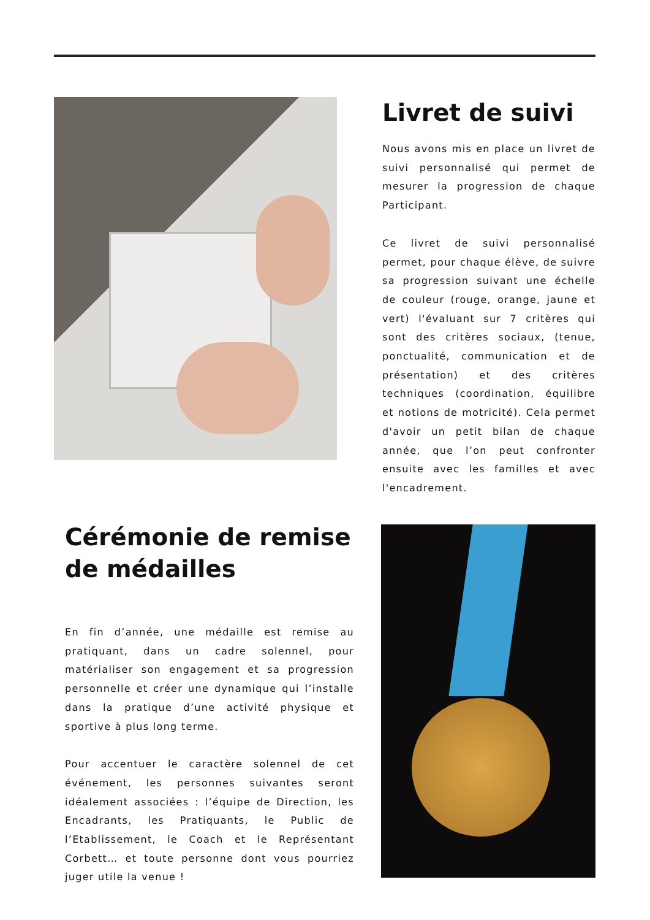Livret de suivi
Nous avons mis en place un livret de suivi personnalisé qui permet de mesurer la progression de chaque Participant.
Ce livret de suivi personnalisé permet, pour chaque élève, de suivre sa progression suivant une échelle de couleur (rouge, orange, jaune et vert) l'évaluant sur 7 critères qui sont des critères sociaux, (tenue, ponctualité, communication et de présentation) et des critères techniques (coordination, équilibre et notions de motricité). Cela permet d'avoir un petit bilan de chaque année, que l’on peut confronter ensuite avec les familles et avec l'encadrement.
Cérémonie de remise de médailles
En fin d’année, une médaille est remise au pratiquant, dans un cadre solennel, pour matérialiser son engagement et sa progression personnelle et créer une dynamique qui l’installe dans la pratique d’une activité physique et sportive à plus long terme.
Pour accentuer le caractère solennel de cet événement, les personnes suivantes seront idéalement associées : l’équipe de Direction, les Encadrants, les Pratiquants, le Public de l’Etablissement, le Coach et le Représentant Corbett… et toute personne dont vous pourriez juger utile la venue !